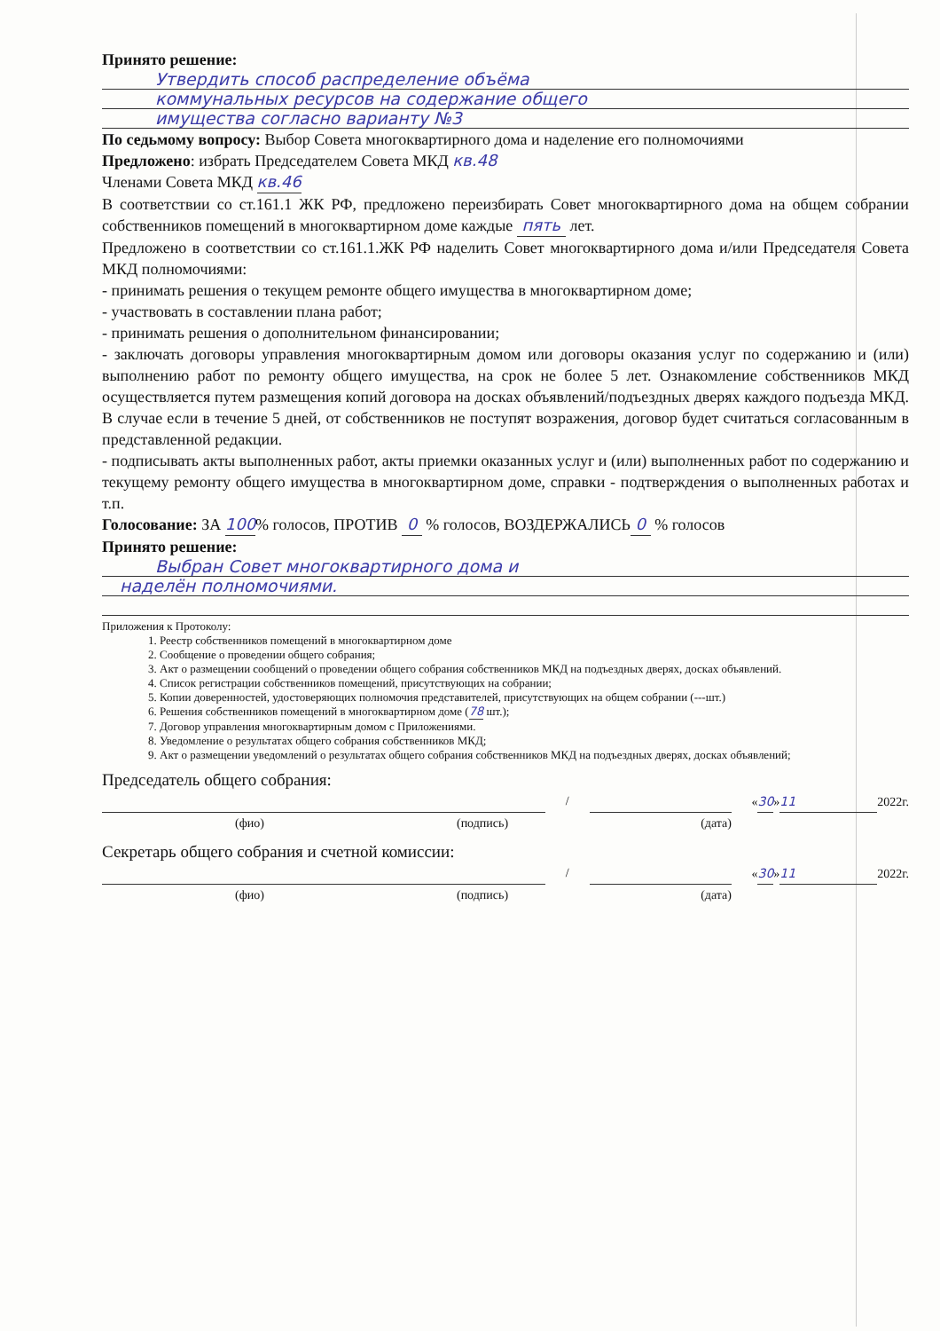Принято решение:
Утвердить способ распределение объёма
коммунальных ресурсов на содержание общего
имущества согласно варианту №3
По седьмому вопросу: Выбор Совета многоквартирного дома и наделение его полномочиями
Предложено: избрать Председателем Совета МКД кв.48
Членами Совета МКД кв.46
В соответствии со ст.161.1 ЖК РФ, предложено переизбирать Совет многоквартирного дома на общем собрании собственников помещений в многоквартирном доме каждые пять лет.
Предложено в соответствии со ст.161.1.ЖК РФ наделить Совет многоквартирного дома и/или Председателя Совета МКД полномочиями:
- принимать решения о текущем ремонте общего имущества в многоквартирном доме;
- участвовать в составлении плана работ;
- принимать решения о дополнительном финансировании;
- заключать договоры управления многоквартирным домом или договоры оказания услуг по содержанию и (или) выполнению работ по ремонту общего имущества, на срок не более 5 лет. Ознакомление собственников МКД осуществляется путем размещения копий договора на досках объявлений/подъездных дверях каждого подъезда МКД. В случае если в течение 5 дней, от собственников не поступят возражения, договор будет считаться согласованным в представленной редакции.
- подписывать акты выполненных работ, акты приемки оказанных услуг и (или) выполненных работ по содержанию и текущему ремонту общего имущества в многоквартирном доме, справки - подтверждения о выполненных работах и т.п.
Голосование: ЗА 100% голосов, ПРОТИВ 0 % голосов, ВОЗДЕРЖАЛИСЬ 0 % голосов
Принято решение:
Выбран Совет многоквартирного дома и
наделён полномочиями.
Приложения к Протоколу:
1. Реестр собственников помещений в многоквартирном доме
2. Сообщение о проведении общего собрания;
3. Акт о размещении сообщений о проведении общего собрания собственников МКД на подъездных дверях, досках объявлений.
4. Список регистрации собственников помещений, присутствующих на собрании;
5. Копии доверенностей, удостоверяющих полномочия представителей, присутствующих на общем собрании (---шт.)
6. Решения собственников помещений в многоквартирном доме (78 шт.);
7. Договор управления многоквартирным домом с Приложениями.
8. Уведомление о результатах общего собрания собственников МКД;
9. Акт о размещении уведомлений о результатах общего собрания собственников МКД на подъездных дверях, досках объявлений;
Председатель общего собрания:
/ «30» 11 2022г.
(фио) (подпись) (дата)
Секретарь общего собрания и счетной комиссии:
/ «30» 11 2022г.
(фио) (подпись) (дата)